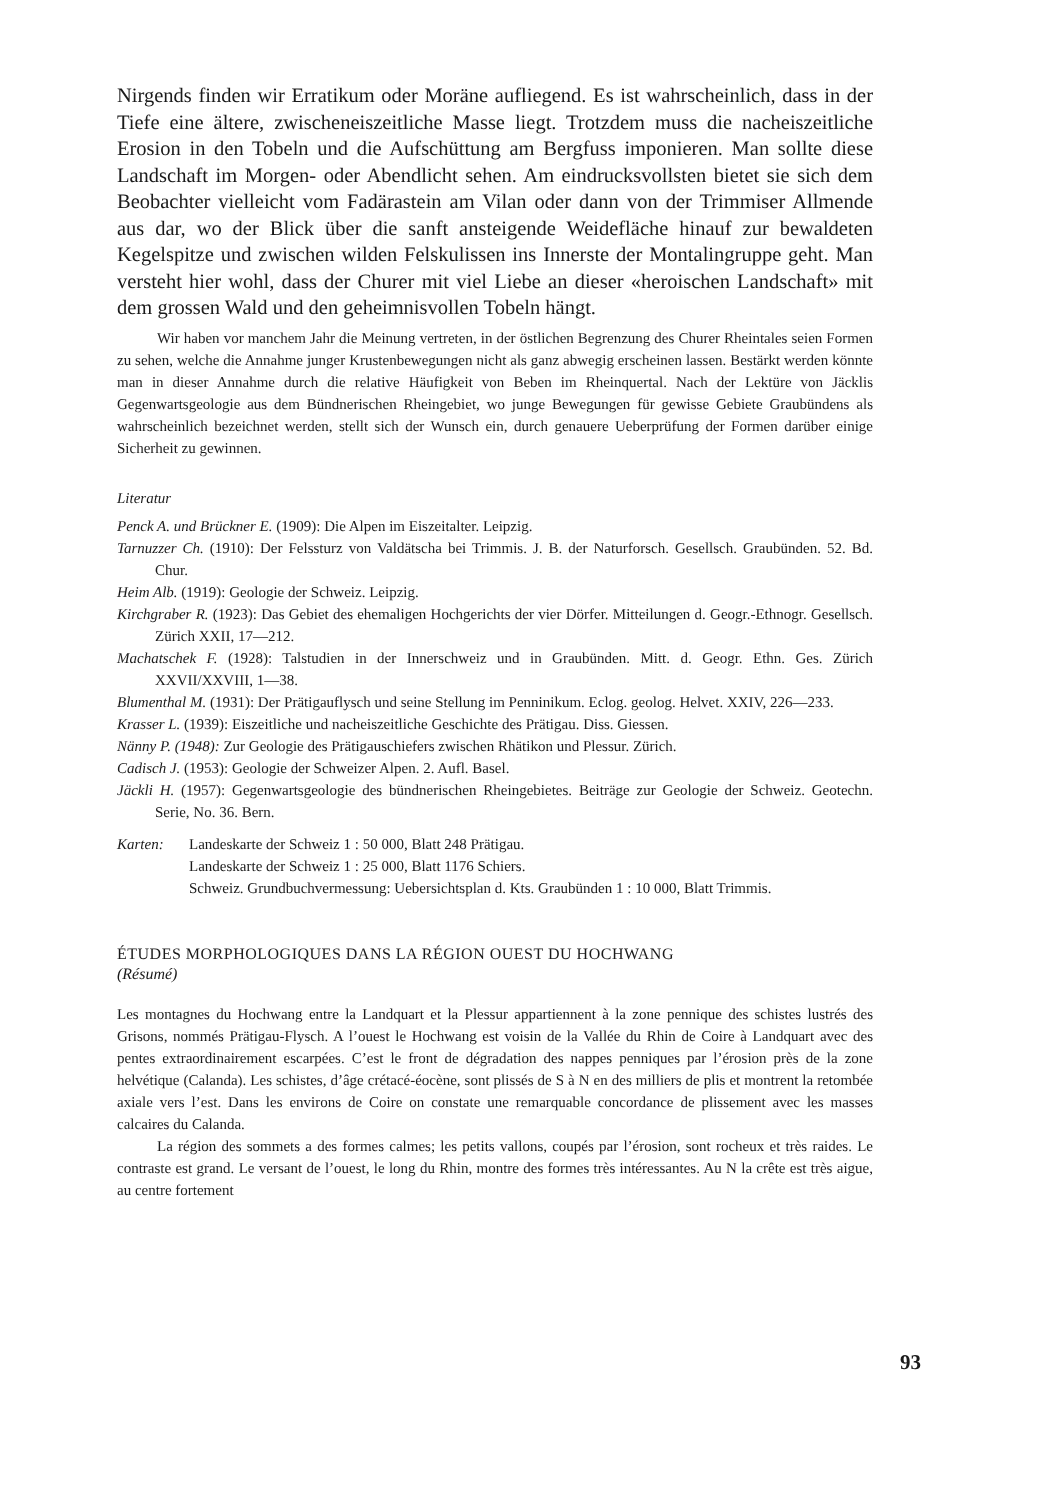Nirgends finden wir Erratikum oder Moräne aufliegend. Es ist wahrscheinlich, dass in der Tiefe eine ältere, zwischeneiszeitliche Masse liegt. Trotzdem muss die nacheiszeitliche Erosion in den Tobeln und die Aufschüttung am Bergfuss imponieren. Man sollte diese Landschaft im Morgen- oder Abendlicht sehen. Am eindrucksvollsten bietet sie sich dem Beobachter vielleicht vom Fadärastein am Vilan oder dann von der Trimmiser Allmende aus dar, wo der Blick über die sanft ansteigende Weidefläche hinauf zur bewaldeten Kegelspitze und zwischen wilden Felskulissen ins Innerste der Montalingruppe geht. Man versteht hier wohl, dass der Churer mit viel Liebe an dieser «heroischen Landschaft» mit dem grossen Wald und den geheimnisvollen Tobeln hängt.
Wir haben vor manchem Jahr die Meinung vertreten, in der östlichen Begrenzung des Churer Rheintales seien Formen zu sehen, welche die Annahme junger Krustenbewegungen nicht als ganz abwegig erscheinen lassen. Bestärkt werden könnte man in dieser Annahme durch die relative Häufigkeit von Beben im Rheinquertal. Nach der Lektüre von Jäcklis Gegenwartsgeologie aus dem Bündnerischen Rheingebiet, wo junge Bewegungen für gewisse Gebiete Graubündens als wahrscheinlich bezeichnet werden, stellt sich der Wunsch ein, durch genauere Ueberprüfung der Formen darüber einige Sicherheit zu gewinnen.
Literatur
Penck A. und Brückner E. (1909): Die Alpen im Eiszeitalter. Leipzig.
Tarnuzzer Ch. (1910): Der Felssturz von Valdätscha bei Trimmis. J. B. der Naturforsch. Gesellsch. Graubünden. 52. Bd. Chur.
Heim Alb. (1919): Geologie der Schweiz. Leipzig.
Kirchgraber R. (1923): Das Gebiet des ehemaligen Hochgerichts der vier Dörfer. Mitteilungen d. Geogr.-Ethnogr. Gesellsch. Zürich XXII, 17—212.
Machatschek F. (1928): Talstudien in der Innerschweiz und in Graubünden. Mitt. d. Geogr. Ethn. Ges. Zürich XXVII/XXVIII, 1—38.
Blumenthal M. (1931): Der Prätigauflysch und seine Stellung im Penninikum. Eclog. geolog. Helvet. XXIV, 226—233.
Krasser L. (1939): Eiszeitliche und nacheiszeitliche Geschichte des Prätigau. Diss. Giessen.
Nänny P. (1948): Zur Geologie des Prätigauschiefers zwischen Rhätikon und Plessur. Zürich.
Cadisch J. (1953): Geologie der Schweizer Alpen. 2. Aufl. Basel.
Jäckli H. (1957): Gegenwartsgeologie des bündnerischen Rheingebietes. Beiträge zur Geologie der Schweiz. Geotechn. Serie, No. 36. Bern.
Karten: Landeskarte der Schweiz 1 : 50 000, Blatt 248 Prätigau.
Landeskarte der Schweiz 1 : 25 000, Blatt 1176 Schiers.
Schweiz. Grundbuchvermessung: Uebersichtsplan d. Kts. Graubünden 1 : 10 000, Blatt Trimmis.
ÉTUDES MORPHOLOGIQUES DANS LA RÉGION OUEST DU HOCHWANG
(Résumé)
Les montagnes du Hochwang entre la Landquart et la Plessur appartiennent à la zone pennique des schistes lustrés des Grisons, nommés Prätigau-Flysch. A l’ouest le Hochwang est voisin de la Vallée du Rhin de Coire à Landquart avec des pentes extraordinairement escarpées. C’est le front de dégradation des nappes penniques par l’érosion près de la zone helvétique (Calanda). Les schistes, d’âge crétacé-éocène, sont plissés de S à N en des milliers de plis et montrent la retombée axiale vers l’est. Dans les environs de Coire on constate une remarquable concordance de plissement avec les masses calcaires du Calanda.
La région des sommets a des formes calmes; les petits vallons, coupés par l’érosion, sont rocheux et très raides. Le contraste est grand. Le versant de l’ouest, le long du Rhin, montre des formes très intéressantes. Au N la crête est très aigue, au centre fortement
93